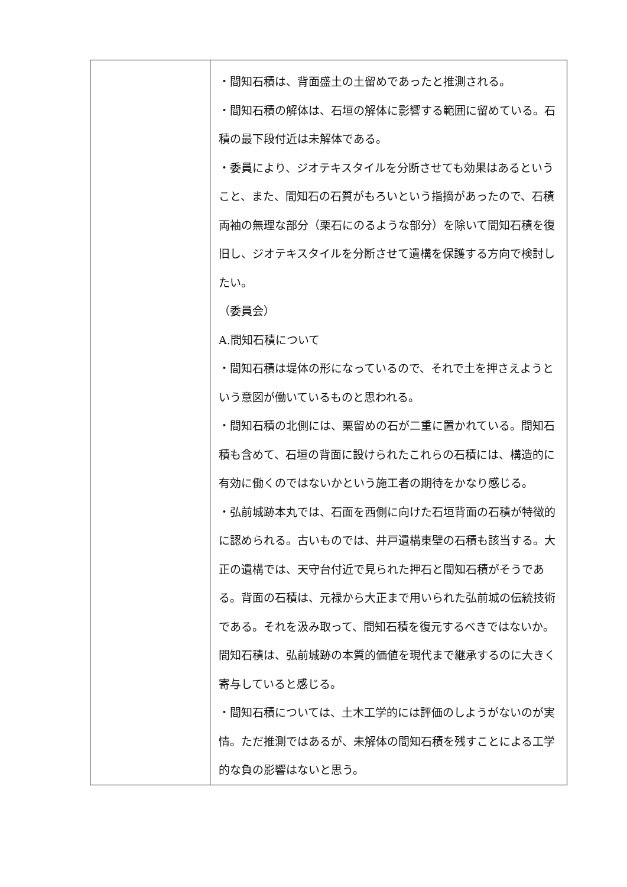| | ・間知石積は、背面盛土の土留めであったと推測される。 ・間知石積の解体は、石垣の解体に影響する範囲に留めている。石積の最下段付近は未解体である。 ・委員により、ジオテキスタイルを分断させても効果はあるということ、また、間知石の石質がもろいという指摘があったので、石積両袖の無理な部分（栗石にのるような部分）を除いて間知石積を復旧し、ジオテキスタイルを分断させて遺構を保護する方向で検討したい。 （委員会） A.間知石積について ・間知石積は堤体の形になっているので、それで土を押さえようという意図が働いているものと思われる。 ・間知石積の北側には、栗留めの石が二重に置かれている。間知石積も含めて、石垣の背面に設けられたこれらの石積には、構造的に有効に働くのではないかという施工者の期待をかなり感じる。 ・弘前城跡本丸では、石面を西側に向けた石垣背面の石積が特徴的に認められる。古いものでは、井戸遺構東壁の石積も該当する。大正の遺構では、天守台付近で見られた押石と間知石積がそうである。背面の石積は、元禄から大正まで用いられた弘前城の伝統技術である。それを汲み取って、間知石積を復元するべきではないか。間知石積は、弘前城跡の本質的価値を現代まで継承するのに大きく寄与していると感じる。 ・間知石積については、土木工学的には評価のしようがないのが実情。ただ推測ではあるが、未解体の間知石積を残すことによる工学的な負の影響はないと思う。 |